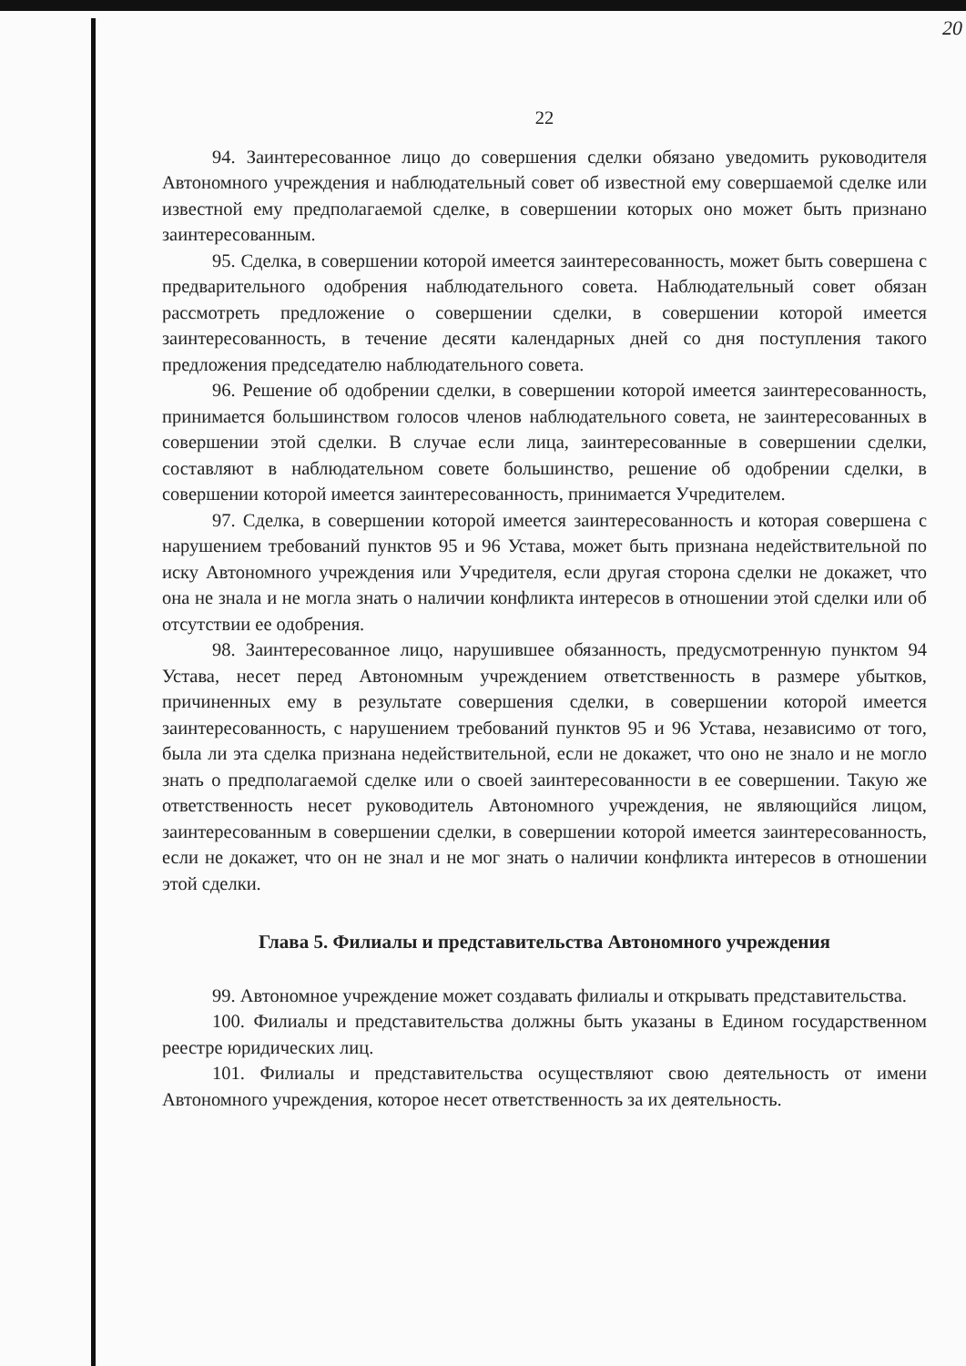20
22
94. Заинтересованное лицо до совершения сделки обязано уведомить руководителя Автономного учреждения и наблюдательный совет об известной ему совершаемой сделке или известной ему предполагаемой сделке, в совершении которых оно может быть признано заинтересованным.
95. Сделка, в совершении которой имеется заинтересованность, может быть совершена с предварительного одобрения наблюдательного совета. Наблюдательный совет обязан рассмотреть предложение о совершении сделки, в совершении которой имеется заинтересованность, в течение десяти календарных дней со дня поступления такого предложения председателю наблюдательного совета.
96. Решение об одобрении сделки, в совершении которой имеется заинтересованность, принимается большинством голосов членов наблюдательного совета, не заинтересованных в совершении этой сделки. В случае если лица, заинтересованные в совершении сделки, составляют в наблюдательном совете большинство, решение об одобрении сделки, в совершении которой имеется заинтересованность, принимается Учредителем.
97. Сделка, в совершении которой имеется заинтересованность и которая совершена с нарушением требований пунктов 95 и 96 Устава, может быть признана недействительной по иску Автономного учреждения или Учредителя, если другая сторона сделки не докажет, что она не знала и не могла знать о наличии конфликта интересов в отношении этой сделки или об отсутствии ее одобрения.
98. Заинтересованное лицо, нарушившее обязанность, предусмотренную пунктом 94 Устава, несет перед Автономным учреждением ответственность в размере убытков, причиненных ему в результате совершения сделки, в совершении которой имеется заинтересованность, с нарушением требований пунктов 95 и 96 Устава, независимо от того, была ли эта сделка признана недействительной, если не докажет, что оно не знало и не могло знать о предполагаемой сделке или о своей заинтересованности в ее совершении. Такую же ответственность несет руководитель Автономного учреждения, не являющийся лицом, заинтересованным в совершении сделки, в совершении которой имеется заинтересованность, если не докажет, что он не знал и не мог знать о наличии конфликта интересов в отношении этой сделки.
Глава 5. Филиалы и представительства Автономного учреждения
99. Автономное учреждение может создавать филиалы и открывать представительства.
100. Филиалы и представительства должны быть указаны в Едином государственном реестре юридических лиц.
101. Филиалы и представительства осуществляют свою деятельность от имени Автономного учреждения, которое несет ответственность за их деятельность.